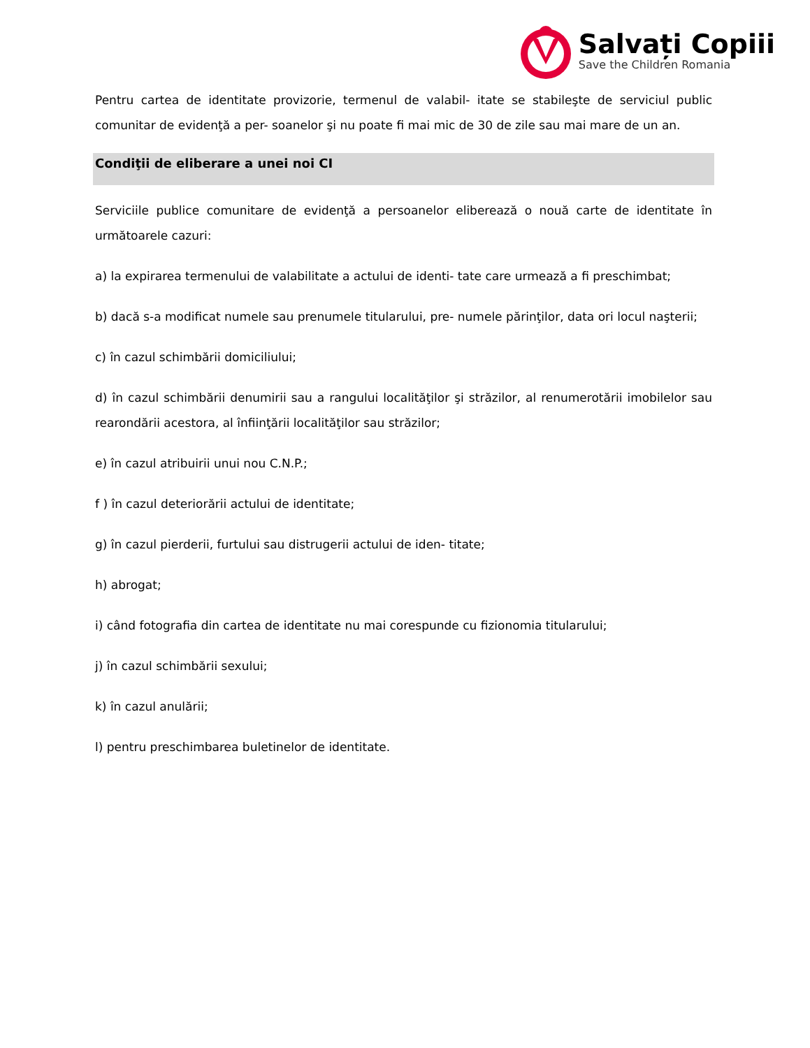Salvați Copiii
Save the Children Romania
Pentru cartea de identitate provizorie, termenul de valabil- itate se stabileşte de serviciul public comunitar de evidenţă a per- soanelor şi nu poate fi mai mic de 30 de zile sau mai mare de un an.
Condiţii de eliberare a unei noi CI
Serviciile publice comunitare de evidenţă a persoanelor eliberează o nouă carte de identitate în următoarele cazuri:
a) la expirarea termenului de valabilitate a actului de identi- tate care urmează a fi preschimbat;
b) dacă s-a modificat numele sau prenumele titularului, pre- numele părinţilor, data ori locul naşterii;
c) în cazul schimbării domiciliului;
d) în cazul schimbării denumirii sau a rangului localităţilor şi străzilor, al renumerotării imobilelor sau rearondării acestora, al înfiinţării localităţilor sau străzilor;
e) în cazul atribuirii unui nou C.N.P.;
f ) în cazul deteriorării actului de identitate;
g) în cazul pierderii, furtului sau distrugerii actului de iden- titate;
h) abrogat;
i) când fotografia din cartea de identitate nu mai corespunde cu fizionomia titularului;
j) în cazul schimbării sexului;
k) în cazul anulării;
l) pentru preschimbarea buletinelor de identitate.